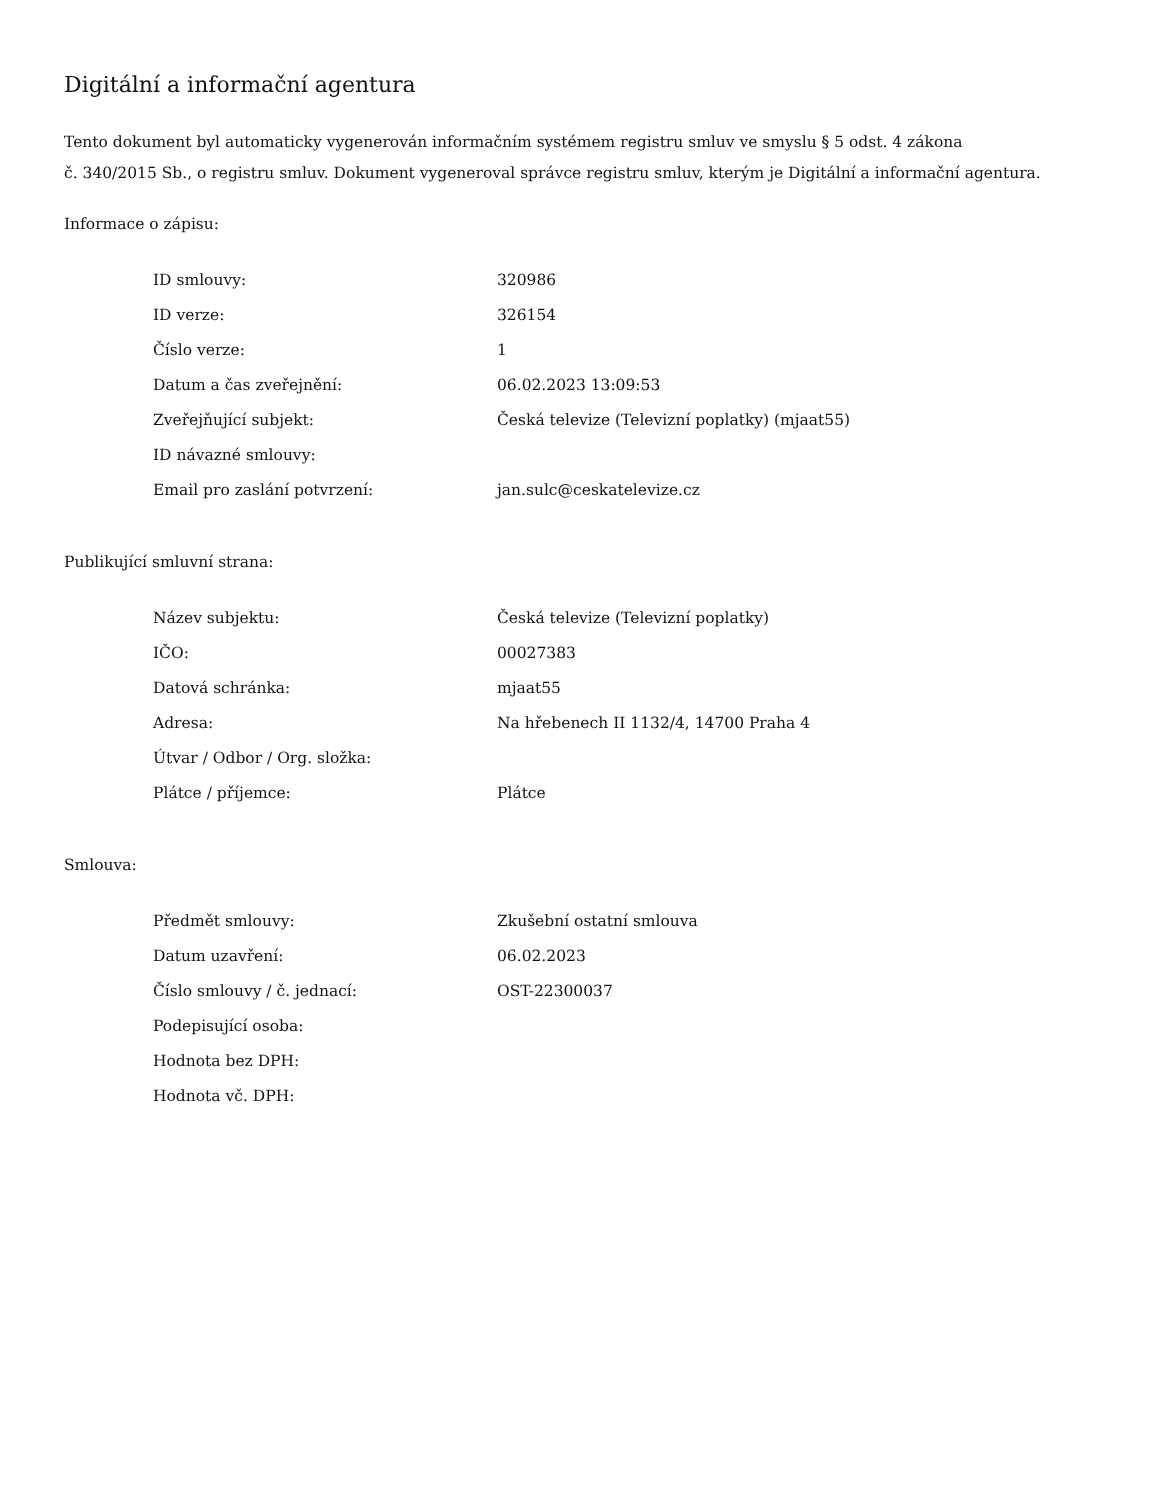Digitální a informační agentura
Tento dokument byl automaticky vygenerován informačním systémem registru smluv ve smyslu § 5 odst. 4 zákona
č. 340/2015 Sb., o registru smluv. Dokument vygeneroval správce registru smluv, kterým je Digitální a informační agentura.
Informace o zápisu:
| ID smlouvy: | 320986 |
| ID verze: | 326154 |
| Číslo verze: | 1 |
| Datum a čas zveřejnění: | 06.02.2023 13:09:53 |
| Zveřejňující subjekt: | Česká televize (Televizní poplatky) (mjaat55) |
| ID návazné smlouvy: | |
| Email pro zaslání potvrzení: | jan.sulc@ceskatelevize.cz |
Publikující smluvní strana:
| Název subjektu: | Česká televize (Televizní poplatky) |
| IČO: | 00027383 |
| Datová schránka: | mjaat55 |
| Adresa: | Na hřebenech II 1132/4, 14700 Praha 4 |
| Útvar / Odbor / Org. složka: | |
| Plátce / příjemce: | Plátce |
Smlouva:
| Předmět smlouvy: | Zkušební ostatní smlouva |
| Datum uzavření: | 06.02.2023 |
| Číslo smlouvy / č. jednací: | OST-22300037 |
| Podepisující osoba: | |
| Hodnota bez DPH: | |
| Hodnota vč. DPH: | |